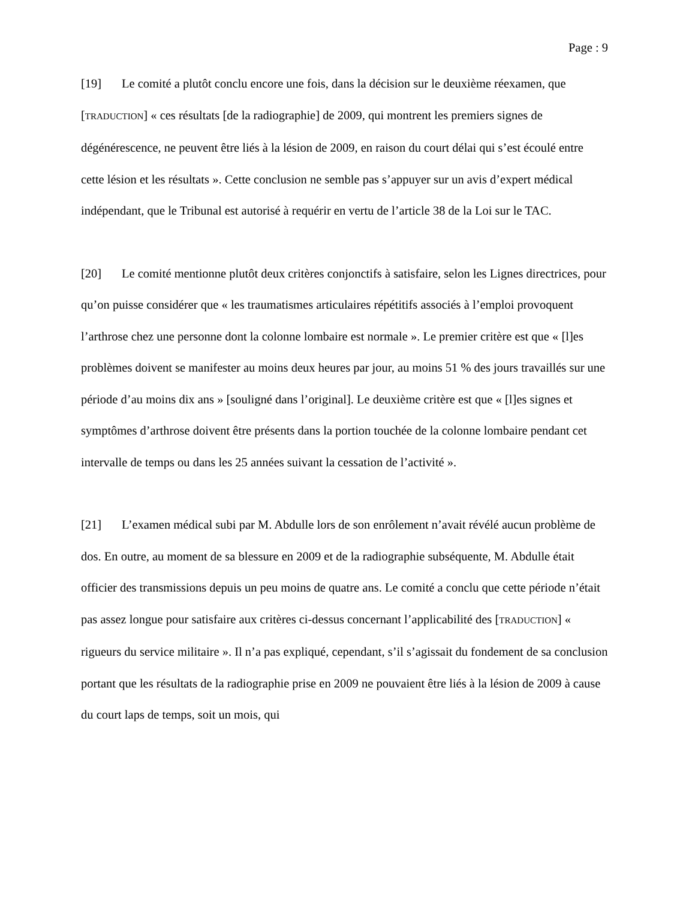Page : 9
[19] Le comité a plutôt conclu encore une fois, dans la décision sur le deuxième réexamen, que [TRADUCTION] « ces résultats [de la radiographie] de 2009, qui montrent les premiers signes de dégénérescence, ne peuvent être liés à la lésion de 2009, en raison du court délai qui s’est écoulé entre cette lésion et les résultats ». Cette conclusion ne semble pas s’appuyer sur un avis d’expert médical indépendant, que le Tribunal est autorisé à requérir en vertu de l’article 38 de la Loi sur le TAC.
[20] Le comité mentionne plutôt deux critères conjonctifs à satisfaire, selon les Lignes directrices, pour qu’on puisse considérer que « les traumatismes articulaires répétitifs associés à l’emploi provoquent l’arthrose chez une personne dont la colonne lombaire est normale ». Le premier critère est que « [l]es problèmes doivent se manifester au moins deux heures par jour, au moins 51 % des jours travaillés sur une période d’au moins dix ans » [souligné dans l’original]. Le deuxième critère est que « [l]es signes et symptômes d’arthrose doivent être présents dans la portion touchée de la colonne lombaire pendant cet intervalle de temps ou dans les 25 années suivant la cessation de l’activité ».
[21] L’examen médical subi par M. Abdulle lors de son enrôlement n’avait révélé aucun problème de dos. En outre, au moment de sa blessure en 2009 et de la radiographie subséquente, M. Abdulle était officier des transmissions depuis un peu moins de quatre ans. Le comité a conclu que cette période n’était pas assez longue pour satisfaire aux critères ci-dessus concernant l’applicabilité des [TRADUCTION] « rigueurs du service militaire ». Il n’a pas expliqué, cependant, s’il s’agissait du fondement de sa conclusion portant que les résultats de la radiographie prise en 2009 ne pouvaient être liés à la lésion de 2009 à cause du court laps de temps, soit un mois, qui